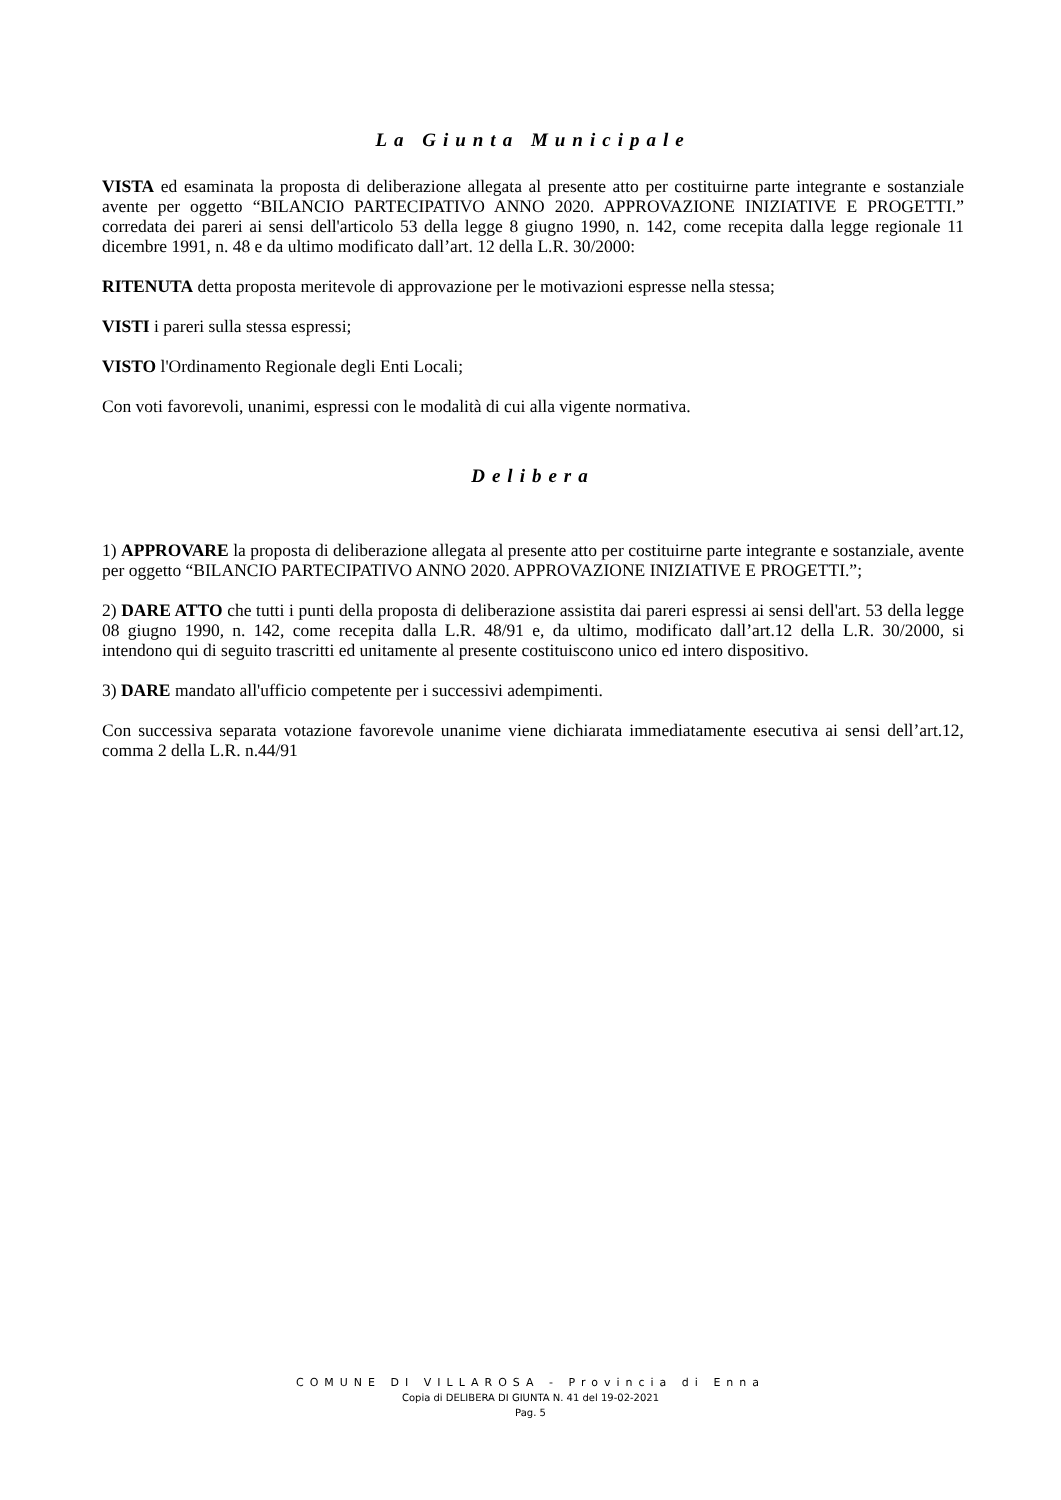La Giunta Municipale
VISTA ed esaminata la proposta di deliberazione allegata al presente atto per costituirne parte integrante e sostanziale avente per oggetto “BILANCIO PARTECIPATIVO ANNO 2020. APPROVAZIONE INIZIATIVE E PROGETTI.” corredata dei pareri ai sensi dell'articolo 53 della legge 8 giugno 1990, n. 142, come recepita dalla legge regionale 11 dicembre 1991, n. 48 e da ultimo modificato dall’art. 12 della L.R. 30/2000:
RITENUTA detta proposta meritevole di approvazione per le motivazioni espresse nella stessa;
VISTI i pareri sulla stessa espressi;
VISTO l'Ordinamento Regionale degli Enti Locali;
Con voti favorevoli, unanimi, espressi con le modalità di cui alla vigente normativa.
Delibera
1) APPROVARE la proposta di deliberazione allegata al presente atto per costituirne parte integrante e sostanziale, avente per oggetto “BILANCIO PARTECIPATIVO ANNO 2020. APPROVAZIONE INIZIATIVE E PROGETTI.”;
2) DARE ATTO che tutti i punti della proposta di deliberazione assistita dai pareri espressi ai sensi dell'art. 53 della legge 08 giugno 1990, n. 142, come recepita dalla L.R. 48/91 e, da ultimo, modificato dall’art.12 della L.R. 30/2000, si intendono qui di seguito trascritti ed unitamente al presente costituiscono unico ed intero dispositivo.
3) DARE mandato all'ufficio competente per i successivi adempimenti.
Con successiva separata votazione favorevole unanime viene dichiarata immediatamente esecutiva ai sensi dell’art.12, comma 2 della L.R. n.44/91
COMUNE DI VILLAROSA - Provincia di Enna
Copia di DELIBERA DI GIUNTA N. 41 del 19-02-2021
Pag. 5